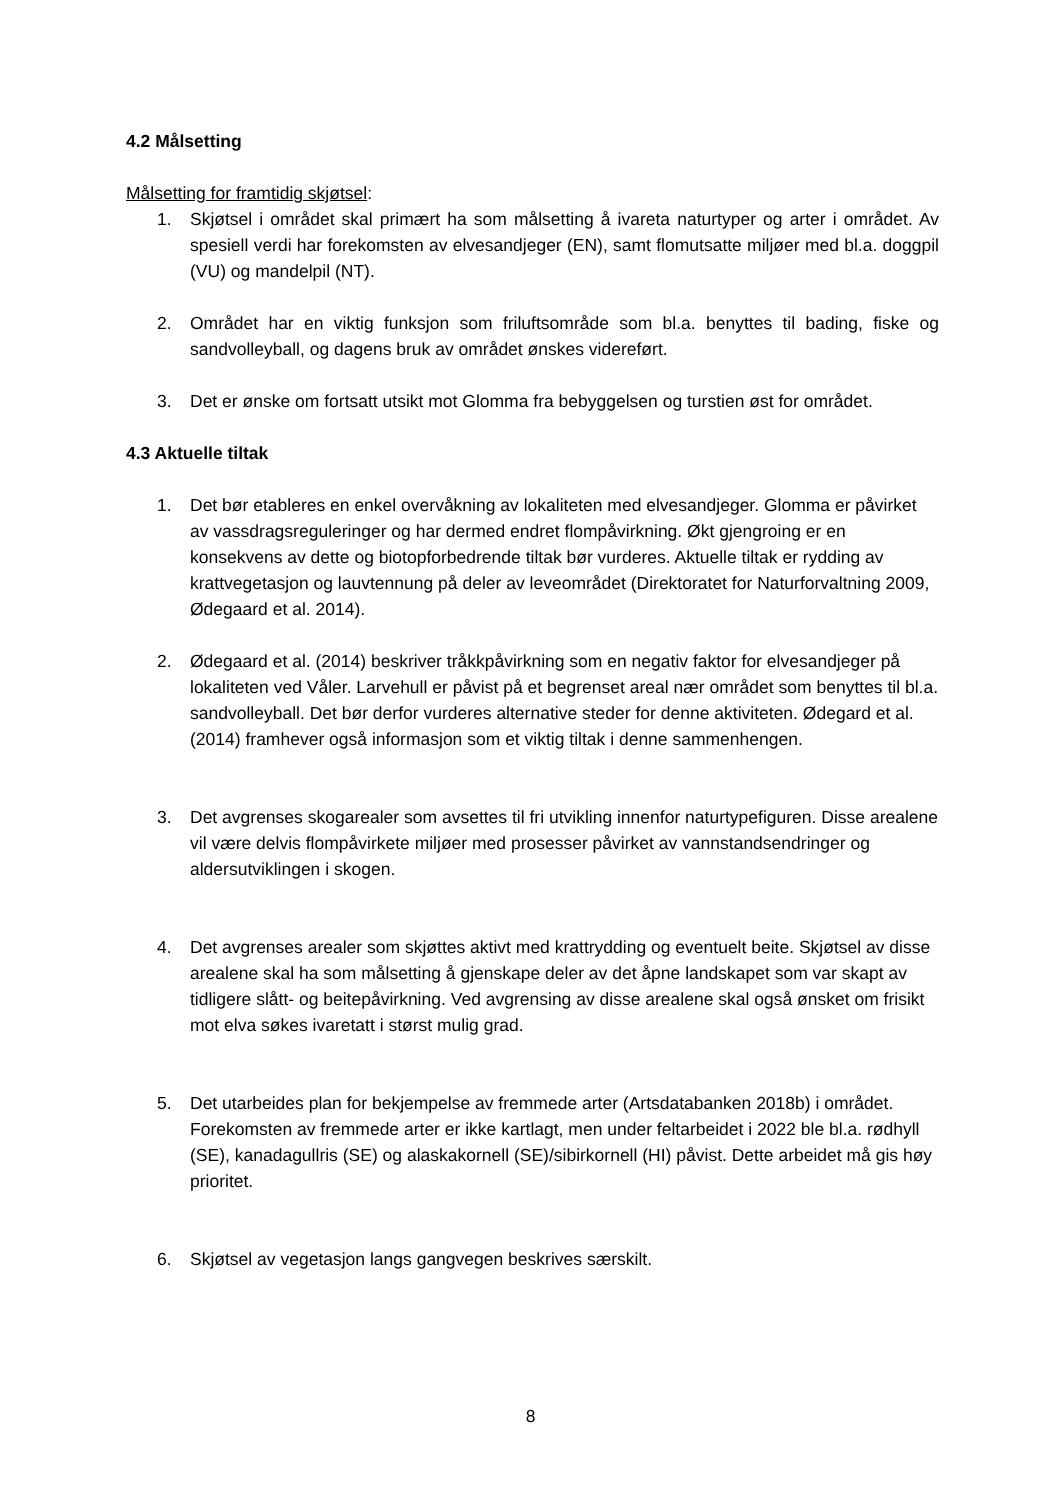4.2 Målsetting
Målsetting for framtidig skjøtsel:
1. Skjøtsel i området skal primært ha som målsetting å ivareta naturtyper og arter i området. Av spesiell verdi har forekomsten av elvesandjeger (EN), samt flomutsatte miljøer med bl.a. doggpil (VU) og mandelpil (NT).
2. Området har en viktig funksjon som friluftsområde som bl.a. benyttes til bading, fiske og sandvolleyball, og dagens bruk av området ønskes videreført.
3. Det er ønske om fortsatt utsikt mot Glomma fra bebyggelsen og turstien øst for området.
4.3 Aktuelle tiltak
1. Det bør etableres en enkel overvåkning av lokaliteten med elvesandjeger. Glomma er påvirket av vassdragsreguleringer og har dermed endret flompåvirkning. Økt gjengroing er en konsekvens av dette og biotopforbedrende tiltak bør vurderes. Aktuelle tiltak er rydding av krattvegetasjon og lauvtennung på deler av leveområdet (Direktoratet for Naturforvaltning 2009, Ødegaard et al. 2014).
2. Ødegaard et al. (2014) beskriver tråkkpåvirkning som en negativ faktor for elvesandjeger på lokaliteten ved Våler. Larvehull er påvist på et begrenset areal nær området som benyttes til bl.a. sandvolleyball. Det bør derfor vurderes alternative steder for denne aktiviteten. Ødegard et al. (2014) framhever også informasjon som et viktig tiltak i denne sammenhengen.
3. Det avgrenses skogarealer som avsettes til fri utvikling innenfor naturtypefiguren. Disse arealene vil være delvis flompåvirkete miljøer med prosesser påvirket av vannstandsendringer og aldersutviklingen i skogen.
4. Det avgrenses arealer som skjøttes aktivt med krattrydding og eventuelt beite. Skjøtsel av disse arealene skal ha som målsetting å gjenskape deler av det åpne landskapet som var skapt av tidligere slått- og beitepåvirkning. Ved avgrensing av disse arealene skal også ønsket om frisikt mot elva søkes ivaretatt i størst mulig grad.
5. Det utarbeides plan for bekjempelse av fremmede arter (Artsdatabanken 2018b) i området. Forekomsten av fremmede arter er ikke kartlagt, men under feltarbeidet i 2022 ble bl.a. rødhyll (SE), kanadagullris (SE) og alaskakornell (SE)/sibirkornell (HI) påvist. Dette arbeidet må gis høy prioritet.
6. Skjøtsel av vegetasjon langs gangvegen beskrives særskilt.
8